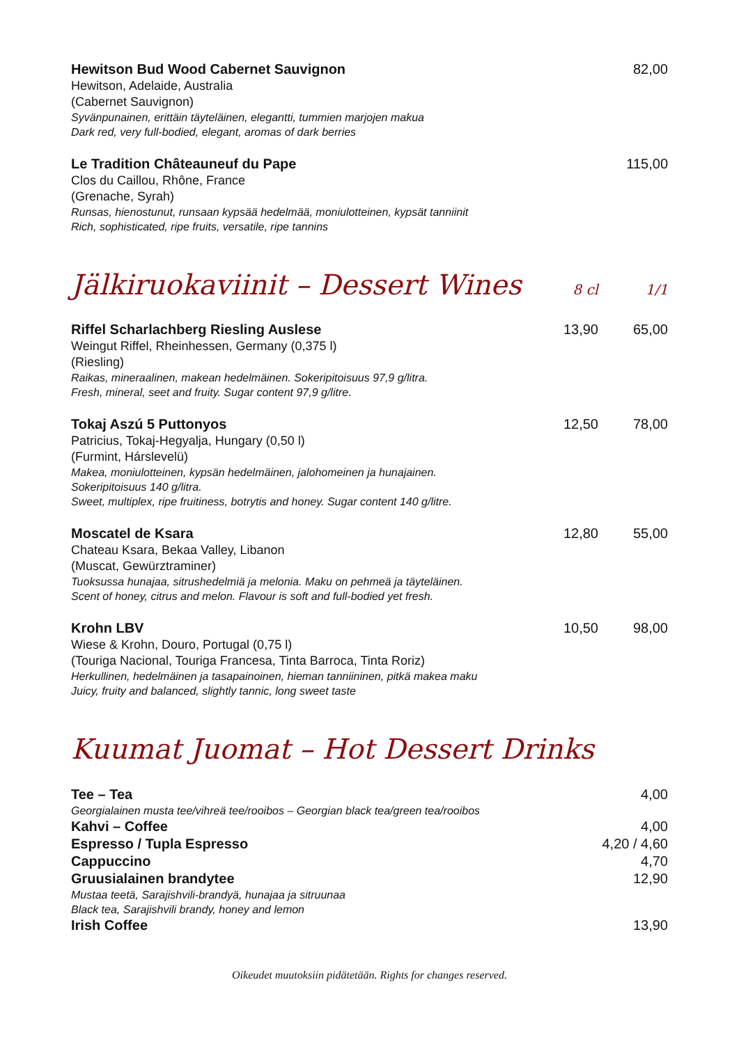Hewitson Bud Wood Cabernet Sauvignon
Hewitson, Adelaide, Australia
(Cabernet Sauvignon)
Syvänpunainen, erittäin täyteläinen, elegantti, tummien marjojen makua
Dark red, very full-bodied, elegant, aromas of dark berries
82,00
Le Tradition Châteauneuf du Pape
Clos du Caillou, Rhône, France
(Grenache, Syrah)
Runsas, hienostunut, runsaan kypsää hedelmää, moniulotteinen, kypsät tanniinit
Rich, sophisticated, ripe fruits, versatile, ripe tannins
115,00
Jälkiruokaviinit – Dessert Wines 8 cl 1/1
Riffel Scharlachberg Riesling Auslese
Weingut Riffel, Rheinhessen, Germany (0,375 l)
(Riesling)
Raikas, mineraalinen, makean hedelmäinen. Sokeripitoisuus 97,9 g/litra.
Fresh, mineral, seet and fruity. Sugar content 97,9 g/litre.
13,90 65,00
Tokaj Aszú 5 Puttonyos
Patricius, Tokaj-Hegyalja, Hungary (0,50 l)
(Furmint, Hárslevelü)
Makea, moniulotteinen, kypsän hedelmäinen, jalohomeinen ja hunajainen.
Sokeripitoisuus 140 g/litra.
Sweet, multiplex, ripe fruitiness, botrytis and honey. Sugar content 140 g/litre.
12,50 78,00
Moscatel de Ksara
Chateau Ksara, Bekaa Valley, Libanon
(Muscat, Gewürztraminer)
Tuoksussa hunajaa, sitrushedelmiä ja melonia. Maku on pehmeä ja täyteläinen.
Scent of honey, citrus and melon. Flavour is soft and full-bodied yet fresh.
12,80 55,00
Krohn LBV
Wiese & Krohn, Douro, Portugal (0,75 l)
(Touriga Nacional, Touriga Francesa, Tinta Barroca, Tinta Roriz)
Herkullinen, hedelmäinen ja tasapainoinen, hieman tanniininen, pitkä makea maku
Juicy, fruity and balanced, slightly tannic, long sweet taste
10,50 98,00
Kuumat Juomat – Hot Dessert Drinks
Tee – Tea 4,00
Georgialainen musta tee/vihreä tee/rooibos – Georgian black tea/green tea/rooibos
Kahvi – Coffee 4,00
Espresso / Tupla Espresso 4,20 / 4,60
Cappuccino 4,70
Gruusialainen brandytee 12,90
Mustaa teetä, Sarajishvili-brandyä, hunajaa ja sitruunaa
Black tea, Sarajishvili brandy, honey and lemon
Irish Coffee 13,90
Oikeudet muutoksiin pidätetään. Rights for changes reserved.